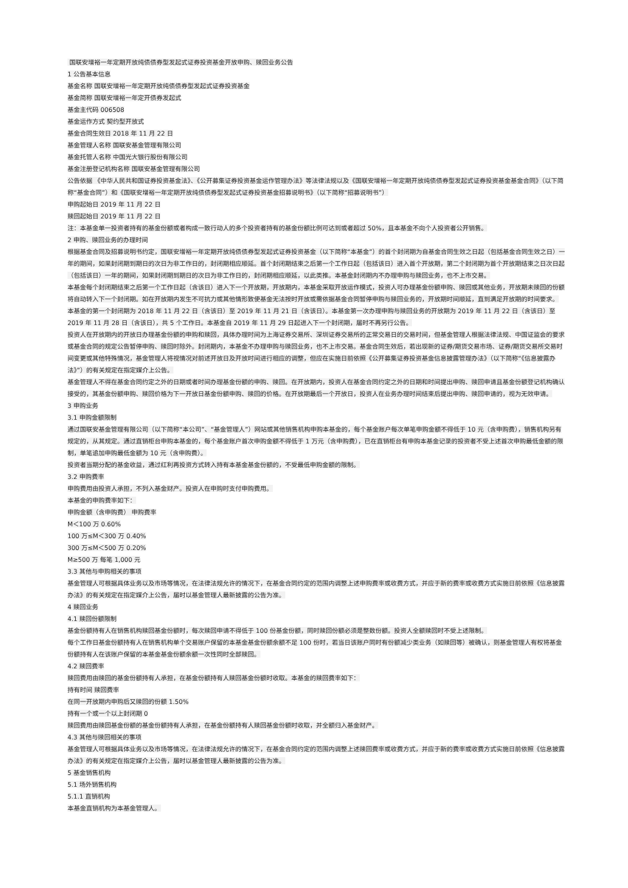国联安增裕一年定期开放纯债债券型发起式证券投资基金开放申购、赎回业务公告
1 公告基本信息
基金名称 国联安增裕一年定期开放纯债债券型发起式证券投资基金
基金简称 国联安增裕一年定开债券发起式
基金主代码 006508
基金运作方式 契约型开放式
基金合同生效日 2018 年 11 月 22 日
基金管理人名称 国联安基金管理有限公司
基金托管人名称 中国光大银行股份有限公司
基金注册登记机构名称 国联安基金管理有限公司
公告依据 《中华人民共和国证券投资基金法》、《公开募集证券投资基金运作管理办法》等法律法规以及《国联安增裕一年定期开放纯债债券型发起式证券投资基金基金合同》（以下简称“基金合同”）和《国联安增裕一年定期开放纯债债券型发起式证券投资基金招募说明书》（以下简称“招募说明书”）
申购起始日 2019 年 11 月 22 日
赎回起始日 2019 年 11 月 22 日
注：本基金单一投资者持有的基金份额或者构成一致行动人的多个投资者持有的基金份额比例可达到或者超过 50%，且本基金不向个人投资者公开销售。
2 申购、赎回业务的办理时间
根据基金合同及招募说明书约定，国联安增裕一年定期开放纯债债券型发起式证券投资基金（以下简称“本基金”）的首个封闭期为自基金合同生效之日起（包括基金合同生效之日）一年的期间，如果封闭期到期日的次日为非工作日的，封闭期相应顺延。首个封闭期结束之后第一个工作日起（包括该日）进入首个开放期，第二个封闭期为首个开放期结束之日次日起（包括该日）一年的期间，如果封闭期到期日的次日为非工作日的，封闭期相应顺延，以此类推。本基金封闭期内不办理申购与赎回业务，也不上市交易。
本基金每个封闭期结束之后第一个工作日起（含该日）进入下一个开放期，开放期内，本基金采取开放运作模式，投资人可办理基金份额申购、赎回或其他业务，开放期未赎回的份额将自动转入下一个封闭期。如在开放期内发生不可抗力或其他情形致使基金无法按时开放或需依据基金合同暂停申购与赎回业务的，开放期时间顺延，直到满足开放期的时间要求。
本基金的第一个封闭期为 2018 年 11 月 22 日（含该日）至 2019 年 11 月 21 日（含该日）。本基金第一次办理申购与赎回业务的开放期为 2019 年 11 月 22 日（含该日）至 2019 年 11 月 28 日（含该日），共 5 个工作日。本基金自 2019 年 11 月 29 日起进入下一个封闭期，届时不再另行公告。
投资人在开放期内的开放日办理基金份额的申购和赎回，具体办理时间为上海证券交易所、深圳证券交易所的正常交易日的交易时间，但基金管理人根据法律法规、中国证监会的要求或基金合同的规定公告暂停申购、赎回时除外。封闭期内，本基金不办理申购与赎回业务，也不上市交易。基金合同生效后，若出现新的证券/期货交易市场、证券/期货交易所交易时间变更或其他特殊情况，基金管理人将视情况对前述开放日及开放时间进行相应的调整，但应在实施日前依照《公开募集证券投资基金信息披露管理办法》（以下简称“《信息披露办法》”）的有关规定在指定媒介上公告。
基金管理人不得在基金合同约定之外的日期或者时间办理基金份额的申购、赎回。在开放期内，投资人在基金合同约定之外的日期和时间提出申购、赎回申请且基金份额登记机构确认接受的，其基金份额申购、赎回价格为下一开放日基金份额申购、赎回的价格。在开放期最后一个开放日，投资人在业务办理时间结束后提出申购、赎回申请的，视为无效申请。
3 申购业务
3.1 申购金额限制
通过国联安基金管理有限公司（以下简称“本公司”、“基金管理人”）网站或其他销售机构申购本基金的，每个基金账户每次单笔申购金额不得低于 10 元（含申购费），销售机构另有规定的，从其规定。通过直销柜台申购本基金的，每个基金账户首次申购金额不得低于 1 万元（含申购费），已在直销柜台有申购本基金记录的投资者不受上述首次申购最低金额的限制，单笔追加申购最低金额为 10 元（含申购费）。
投资者当期分配的基金收益，通过红利再投资方式转入持有本基金基金份额的，不受最低申购金额的限制。
3.2 申购费率
申购费用由投资人承担，不列入基金财产。投资人在申购时支付申购费用。
本基金的申购费率如下：
申购金额（含申购费） 申购费率
M＜100 万 0.60%
100 万≤M＜300 万 0.40%
300 万≤M＜500 万 0.20%
M≥500 万 每笔 1,000 元
3.3 其他与申购相关的事项
基金管理人可根据具体业务以及市场等情况，在法律法规允许的情况下，在基金合同约定的范围内调整上述申购费率或收费方式，并应于新的费率或收费方式实施日前依照《信息披露办法》的有关规定在指定媒介上公告，届时以基金管理人最新披露的公告为准。
4 赎回业务
4.1 赎回份额限制
基金份额持有人在销售机构赎回基金份额时，每次赎回申请不得低于 100 份基金份额，同时赎回份额必须是整数份额。投资人全额赎回时不受上述限制。
每个工作日基金份额持有人在销售机构单个交易账户保留的本基金基金份额余额不足 100 份时，若当日该账户同时有份额减少类业务（如赎回等）被确认，则基金管理人有权将基金份额持有人在该账户保留的本基金基金份额余额一次性同时全部赎回。
4.2 赎回费率
赎回费用由赎回的基金份额持有人承担，在基金份额持有人赎回基金份额时收取。本基金的赎回费率如下：
持有时间 赎回费率
在同一开放期内申购后又赎回的份额 1.50%
持有一个或一个以上封闭期 0
赎回费用由赎回基金份额的基金份额持有人承担，在基金份额持有人赎回基金份额时收取，并全额归入基金财产。
4.3 其他与赎回相关的事项
基金管理人可根据具体业务以及市场等情况，在法律法规允许的情况下，在基金合同约定的范围内调整上述赎回费率或收费方式，并应于新的费率或收费方式实施日前依照《信息披露办法》的有关规定在指定媒介上公告，届时以基金管理人最新披露的公告为准。
5 基金销售机构
5.1 场外销售机构
5.1.1 直销机构
本基金直销机构为本基金管理人。